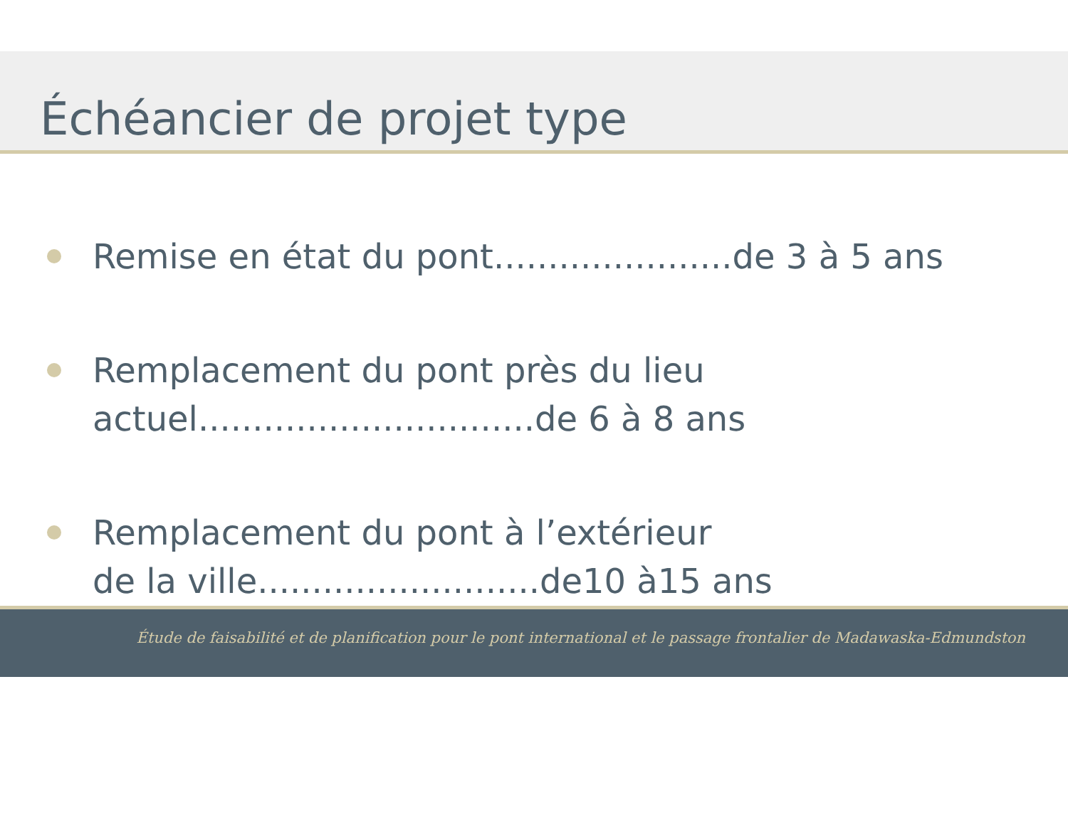Échéancier de projet type
Remise en état du pont......................de 3 à 5 ans
Remplacement du pont près du lieu
actuel...............................de 6 à 8 ans
Remplacement du pont à l’extérieur
de la ville..........................de10 à15 ans
Étude de faisabilité et de planification pour le pont international et le passage frontalier de Madawaska-Edmundston